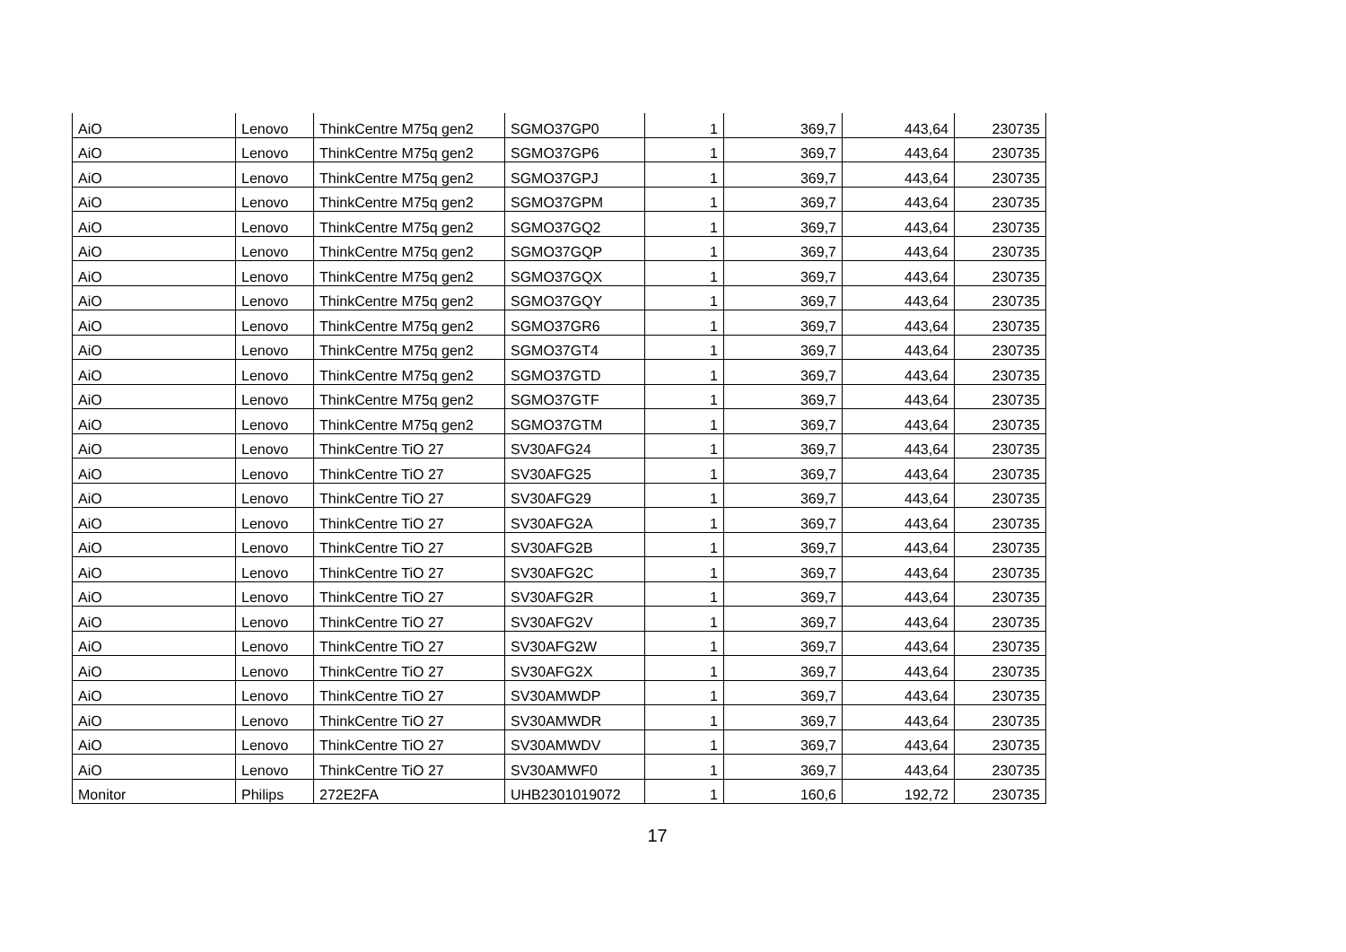| AiO | Lenovo | ThinkCentre M75q gen2 | SGMO37GP0 | 1 | 369,7 | 443,64 | 230735 |
| AiO | Lenovo | ThinkCentre M75q gen2 | SGMO37GP6 | 1 | 369,7 | 443,64 | 230735 |
| AiO | Lenovo | ThinkCentre M75q gen2 | SGMO37GPJ | 1 | 369,7 | 443,64 | 230735 |
| AiO | Lenovo | ThinkCentre M75q gen2 | SGMO37GPM | 1 | 369,7 | 443,64 | 230735 |
| AiO | Lenovo | ThinkCentre M75q gen2 | SGMO37GQ2 | 1 | 369,7 | 443,64 | 230735 |
| AiO | Lenovo | ThinkCentre M75q gen2 | SGMO37GQP | 1 | 369,7 | 443,64 | 230735 |
| AiO | Lenovo | ThinkCentre M75q gen2 | SGMO37GQX | 1 | 369,7 | 443,64 | 230735 |
| AiO | Lenovo | ThinkCentre M75q gen2 | SGMO37GQY | 1 | 369,7 | 443,64 | 230735 |
| AiO | Lenovo | ThinkCentre M75q gen2 | SGMO37GR6 | 1 | 369,7 | 443,64 | 230735 |
| AiO | Lenovo | ThinkCentre M75q gen2 | SGMO37GT4 | 1 | 369,7 | 443,64 | 230735 |
| AiO | Lenovo | ThinkCentre M75q gen2 | SGMO37GTD | 1 | 369,7 | 443,64 | 230735 |
| AiO | Lenovo | ThinkCentre M75q gen2 | SGMO37GTF | 1 | 369,7 | 443,64 | 230735 |
| AiO | Lenovo | ThinkCentre M75q gen2 | SGMO37GTM | 1 | 369,7 | 443,64 | 230735 |
| AiO | Lenovo | ThinkCentre TiO 27 | SV30AFG24 | 1 | 369,7 | 443,64 | 230735 |
| AiO | Lenovo | ThinkCentre TiO 27 | SV30AFG25 | 1 | 369,7 | 443,64 | 230735 |
| AiO | Lenovo | ThinkCentre TiO 27 | SV30AFG29 | 1 | 369,7 | 443,64 | 230735 |
| AiO | Lenovo | ThinkCentre TiO 27 | SV30AFG2A | 1 | 369,7 | 443,64 | 230735 |
| AiO | Lenovo | ThinkCentre TiO 27 | SV30AFG2B | 1 | 369,7 | 443,64 | 230735 |
| AiO | Lenovo | ThinkCentre TiO 27 | SV30AFG2C | 1 | 369,7 | 443,64 | 230735 |
| AiO | Lenovo | ThinkCentre TiO 27 | SV30AFG2R | 1 | 369,7 | 443,64 | 230735 |
| AiO | Lenovo | ThinkCentre TiO 27 | SV30AFG2V | 1 | 369,7 | 443,64 | 230735 |
| AiO | Lenovo | ThinkCentre TiO 27 | SV30AFG2W | 1 | 369,7 | 443,64 | 230735 |
| AiO | Lenovo | ThinkCentre TiO 27 | SV30AFG2X | 1 | 369,7 | 443,64 | 230735 |
| AiO | Lenovo | ThinkCentre TiO 27 | SV30AMWDP | 1 | 369,7 | 443,64 | 230735 |
| AiO | Lenovo | ThinkCentre TiO 27 | SV30AMWDR | 1 | 369,7 | 443,64 | 230735 |
| AiO | Lenovo | ThinkCentre TiO 27 | SV30AMWDV | 1 | 369,7 | 443,64 | 230735 |
| AiO | Lenovo | ThinkCentre TiO 27 | SV30AMWF0 | 1 | 369,7 | 443,64 | 230735 |
| Monitor | Philips | 272E2FA | UHB2301019072 | 1 | 160,6 | 192,72 | 230735 |
17